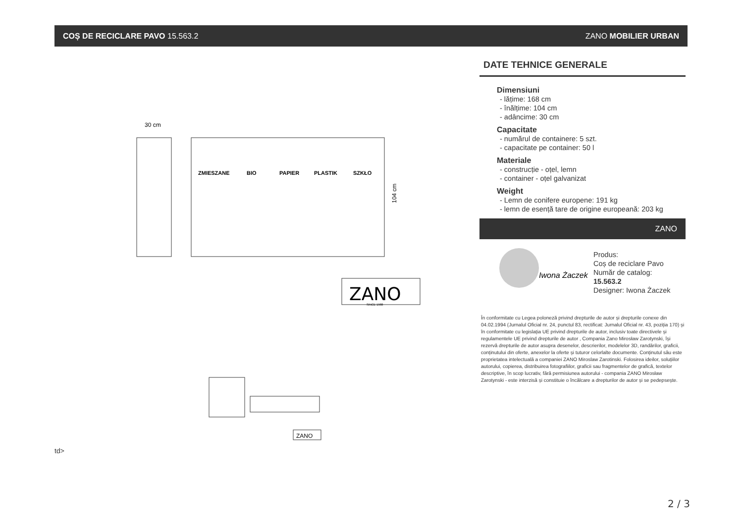COȘ DE RECICLARE PAVO 15.563.2 ZANO MOBILIER URBAN
30 cm
ZMIESZANE
BIO
PAPIER
PLASTIK
SZKŁO
104 cm
ZANO
SINCE 1988
ZANO
DATE TEHNICE GENERALE
Dimensiuni
- lățime: 168 cm
- înălțime: 104 cm
- adâncime: 30 cm
Capacitate
- numărul de containere: 5 szt.
- capacitate pe container: 50 l
Materiale
- construcție - oțel, lemn
- container - oțel galvanizat
Weight
- Lemn de conifere europene: 191 kg
- lemn de esență tare de origine europeană: 203 kg
ZANO
Iwona Żaczek
Produs:
Coș de reciclare Pavo
Număr de catalog:
15.563.2
Designer: Iwona Żaczek
În conformitate cu Legea poloneză privind drepturile de autor și drepturile conexe din 04.02.1994 (Jurnalul Oficial nr. 24, punctul 83, rectificat: Jurnalul Oficial nr. 43, poziția 170) și în conformitate cu legislația UE privind drepturile de autor, inclusiv toate directivele și regulamentele UE privind drepturile de autor , Compania Zano Mirosław Zarotynski, își rezervă drepturile de autor asupra desenelor, descrierilor, modelelor 3D, randărilor, graficii, conținutului din oferte, anexelor la oferte și tuturor celorlalte documente. Conținutul său este proprietatea intelectuală a companiei ZANO Miroslaw Zarotinski. Folosirea ideilor, soluțiilor autorului, copierea, distribuirea fotografiilor, graficii sau fragmentelor de grafică, textelor descriptive, în scop lucrativ, fără permisiunea autorului - compania ZANO Mirosław Zarotynski - este interzisă și constituie o încălcare a drepturilor de autor și se pedepsește.
td>
2 / 3